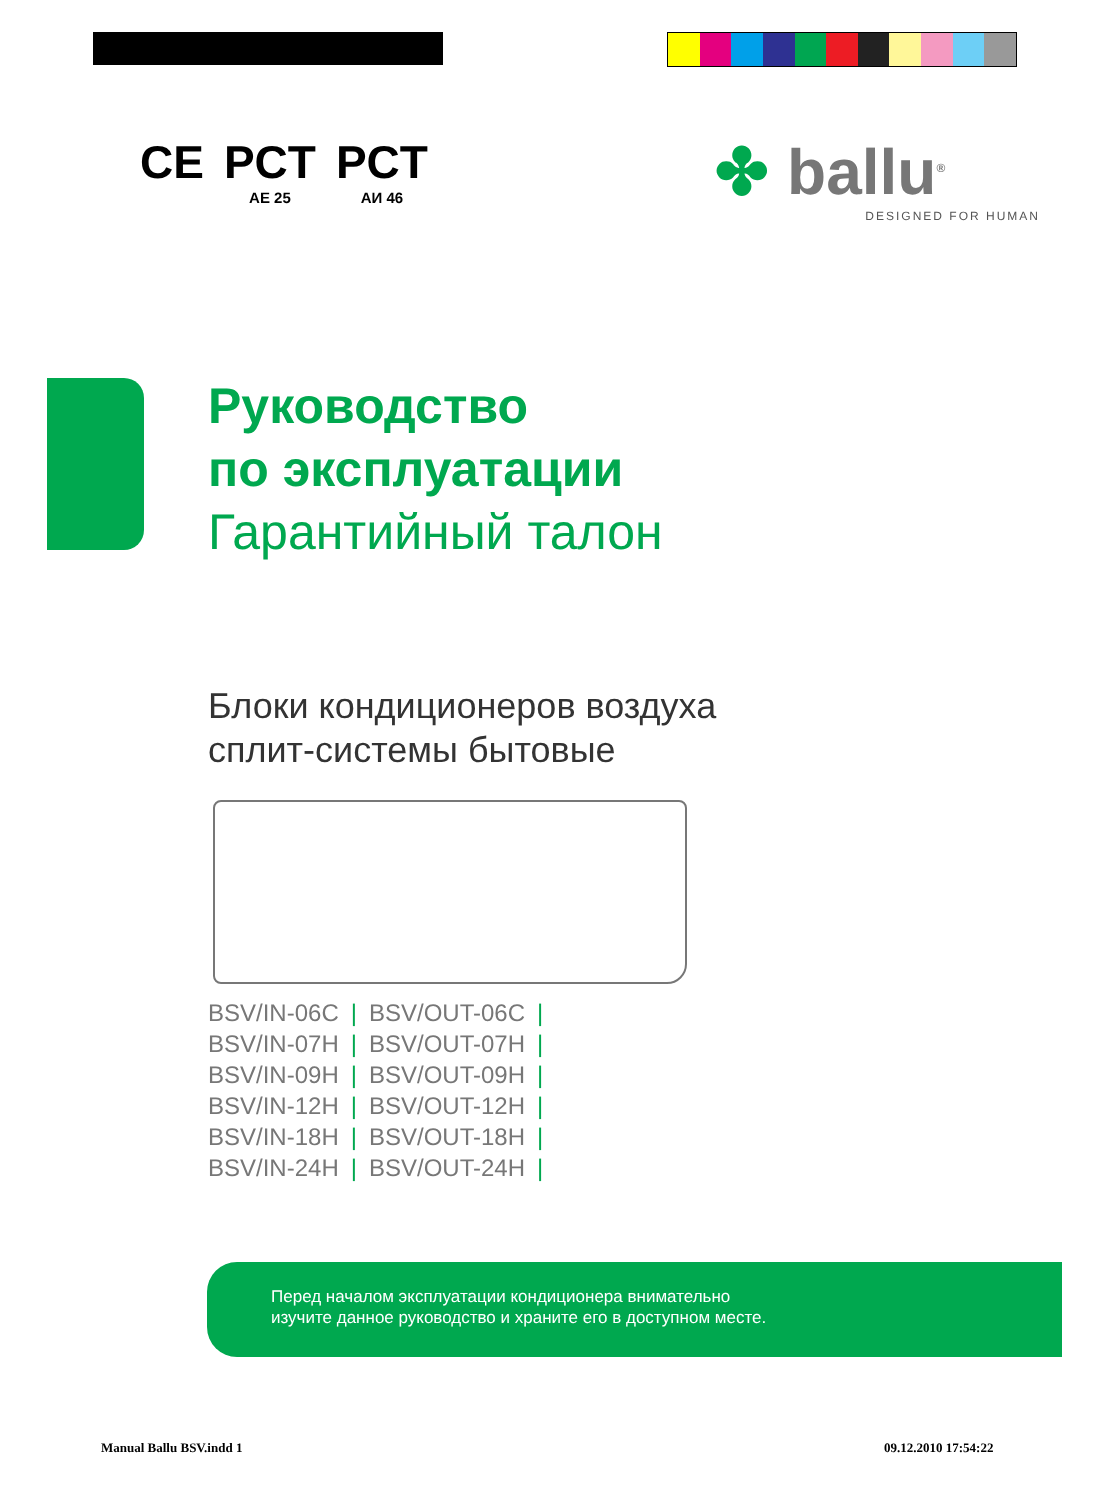CE
PCT
АЕ 25
PCT
АИ 46
✤ ballu<sup>®</sup>
DESIGNED FOR HUMAN
Руководство
по эксплуатации
Гарантийный талон
Блоки кондиционеров воздуха
сплит-системы бытовые
BSV/IN-06C | BSV/OUT-06C |
BSV/IN-07H | BSV/OUT-07H |
BSV/IN-09H | BSV/OUT-09H |
BSV/IN-12H | BSV/OUT-12H |
BSV/IN-18H | BSV/OUT-18H |
BSV/IN-24H | BSV/OUT-24H |
Перед началом эксплуатации кондиционера внимательно
изучите данное руководство и храните его в доступном месте.
Manual Ballu BSV.indd 1 09.12.2010 17:54:22